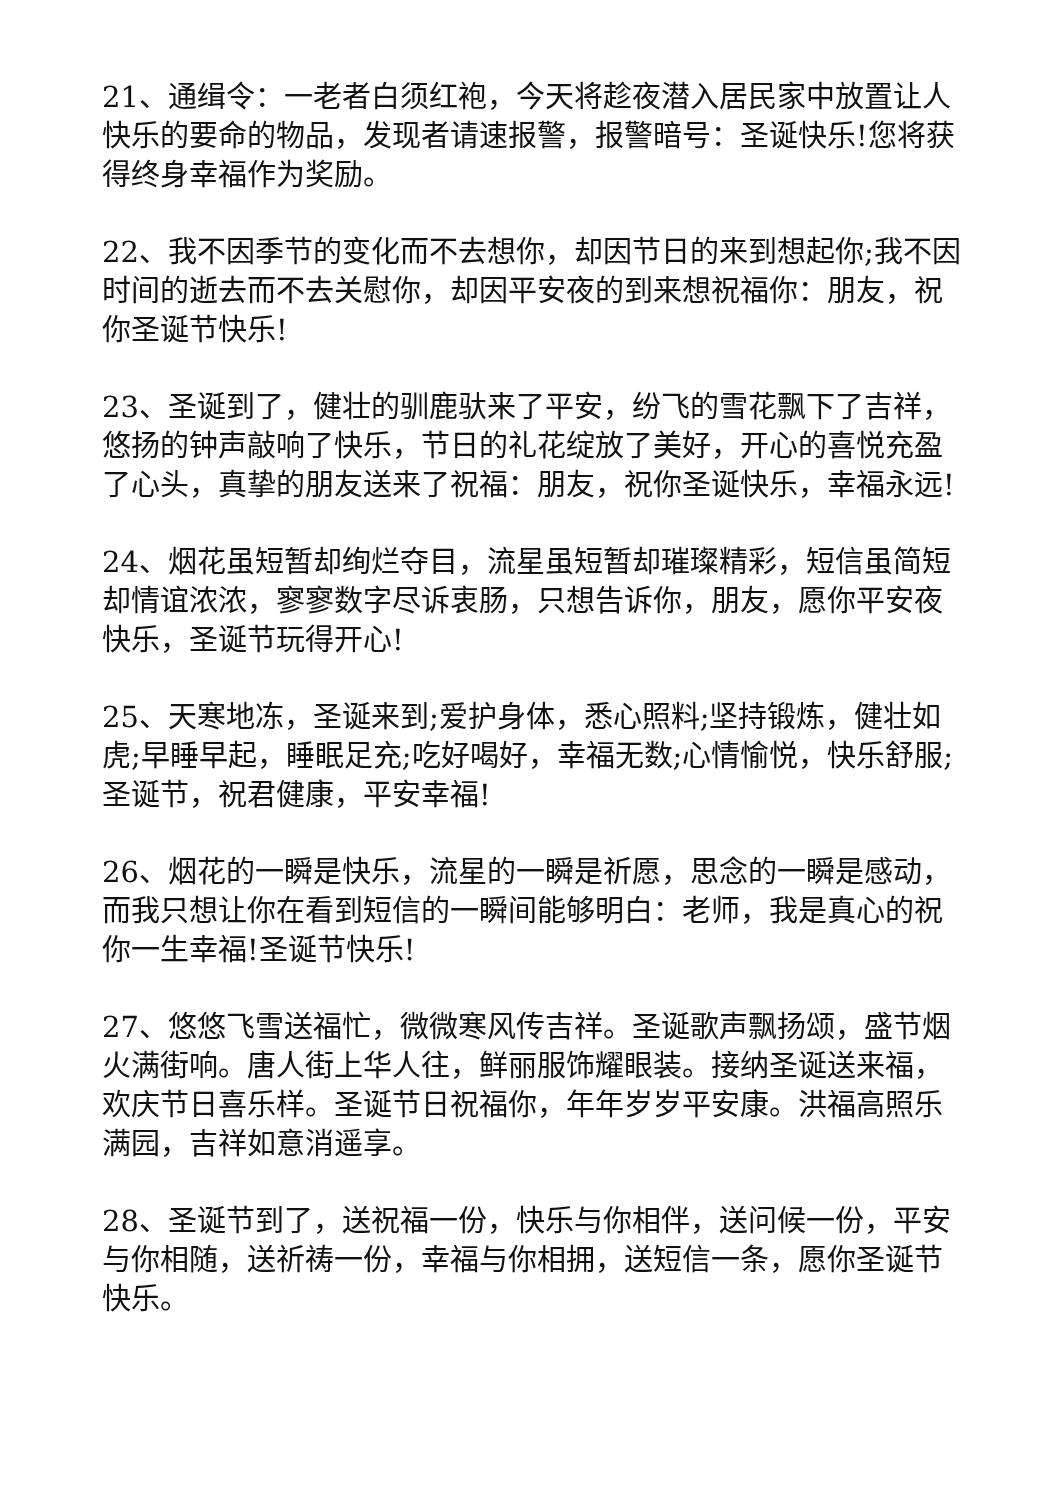21、通缉令：一老者白须红袍，今天将趁夜潜入居民家中放置让人快乐的要命的物品，发现者请速报警，报警暗号：圣诞快乐!您将获得终身幸福作为奖励。
22、我不因季节的变化而不去想你，却因节日的来到想起你;我不因时间的逝去而不去关慰你，却因平安夜的到来想祝福你：朋友，祝你圣诞节快乐!
23、圣诞到了，健壮的驯鹿驮来了平安，纷飞的雪花飘下了吉祥，悠扬的钟声敲响了快乐，节日的礼花绽放了美好，开心的喜悦充盈了心头，真挚的朋友送来了祝福：朋友，祝你圣诞快乐，幸福永远!
24、烟花虽短暂却绚烂夺目，流星虽短暂却璀璨精彩，短信虽简短却情谊浓浓，寥寥数字尽诉衷肠，只想告诉你，朋友，愿你平安夜快乐，圣诞节玩得开心!
25、天寒地冻，圣诞来到;爱护身体，悉心照料;坚持锻炼，健壮如虎;早睡早起，睡眠足充;吃好喝好，幸福无数;心情愉悦，快乐舒服;圣诞节，祝君健康，平安幸福!
26、烟花的一瞬是快乐，流星的一瞬是祈愿，思念的一瞬是感动，而我只想让你在看到短信的一瞬间能够明白：老师，我是真心的祝你一生幸福!圣诞节快乐!
27、悠悠飞雪送福忙，微微寒风传吉祥。圣诞歌声飘扬颂，盛节烟火满街响。唐人街上华人往，鲜丽服饰耀眼装。接纳圣诞送来福，欢庆节日喜乐样。圣诞节日祝福你，年年岁岁平安康。洪福高照乐满园，吉祥如意消遥享。
28、圣诞节到了，送祝福一份，快乐与你相伴，送问候一份，平安与你相随，送祈祷一份，幸福与你相拥，送短信一条，愿你圣诞节快乐。